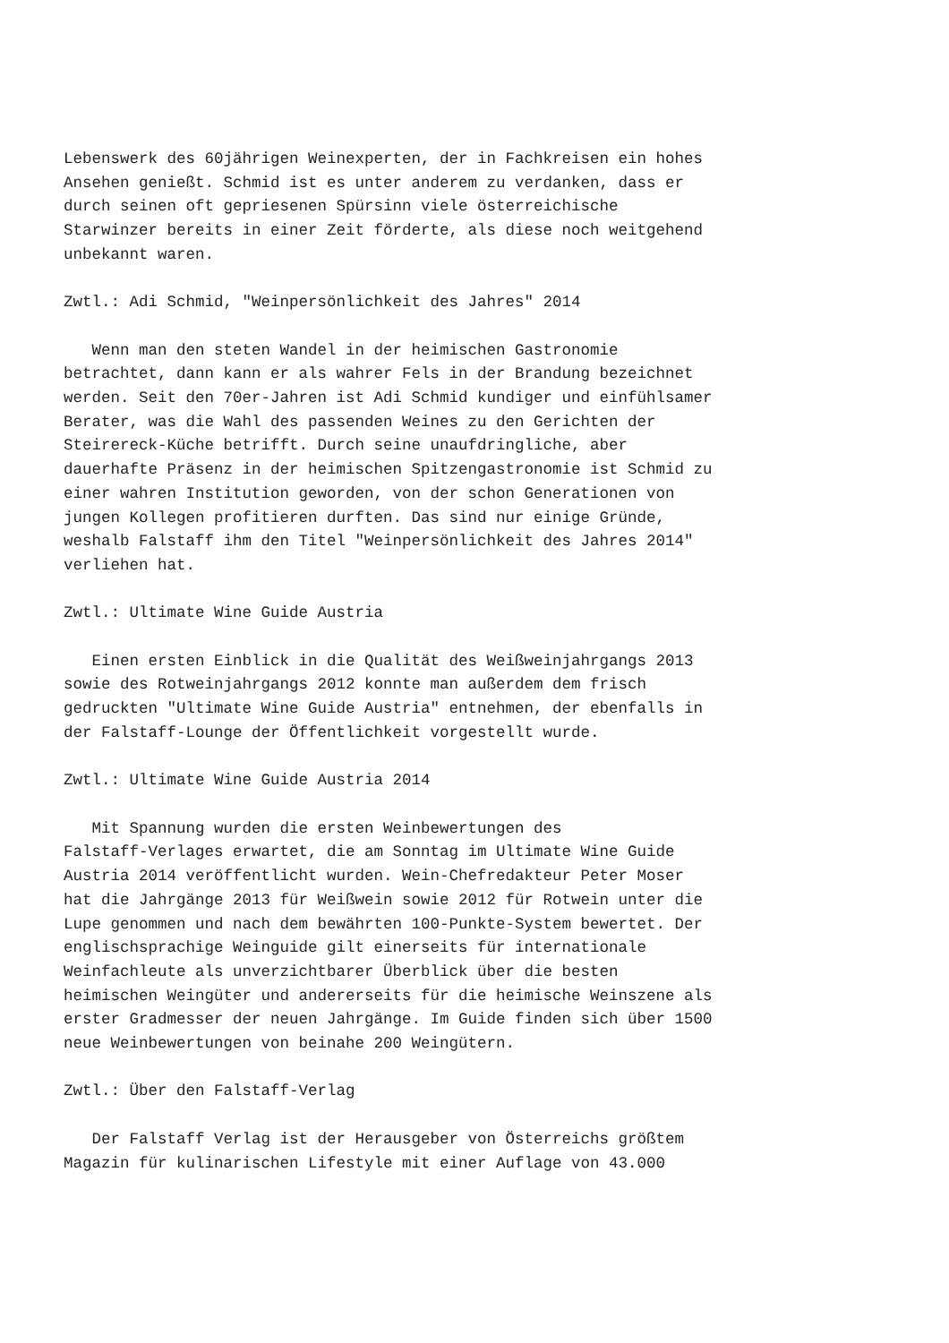Lebenswerk des 60jährigen Weinexperten, der in Fachkreisen ein hohes
Ansehen genießt. Schmid ist es unter anderem zu verdanken, dass er
durch seinen oft gepriesenen Spürsinn viele österreichische
Starwinzer bereits in einer Zeit förderte, als diese noch weitgehend
unbekannt waren.

Zwtl.: Adi Schmid, "Weinpersönlichkeit des Jahres" 2014

   Wenn man den steten Wandel in der heimischen Gastronomie
betrachtet, dann kann er als wahrer Fels in der Brandung bezeichnet
werden. Seit den 70er-Jahren ist Adi Schmid kundiger und einfühlsamer
Berater, was die Wahl des passenden Weines zu den Gerichten der
Steirereck-Küche betrifft. Durch seine unaufdringliche, aber
dauerhafte Präsenz in der heimischen Spitzengastronomie ist Schmid zu
einer wahren Institution geworden, von der schon Generationen von
jungen Kollegen profitieren durften. Das sind nur einige Gründe,
weshalb Falstaff ihm den Titel "Weinpersönlichkeit des Jahres 2014"
verliehen hat.

Zwtl.: Ultimate Wine Guide Austria

   Einen ersten Einblick in die Qualität des Weißweinjahrgangs 2013
sowie des Rotweinjahrgangs 2012 konnte man außerdem dem frisch
gedruckten "Ultimate Wine Guide Austria" entnehmen, der ebenfalls in
der Falstaff-Lounge der Öffentlichkeit vorgestellt wurde.

Zwtl.: Ultimate Wine Guide Austria 2014

   Mit Spannung wurden die ersten Weinbewertungen des
Falstaff-Verlages erwartet, die am Sonntag im Ultimate Wine Guide
Austria 2014 veröffentlicht wurden. Wein-Chefredakteur Peter Moser
hat die Jahrgänge 2013 für Weißwein sowie 2012 für Rotwein unter die
Lupe genommen und nach dem bewährten 100-Punkte-System bewertet. Der
englischsprachige Weinguide gilt einerseits für internationale
Weinfachleute als unverzichtbarer Überblick über die besten
heimischen Weingüter und andererseits für die heimische Weinszene als
erster Gradmesser der neuen Jahrgänge. Im Guide finden sich über 1500
neue Weinbewertungen von beinahe 200 Weingütern.

Zwtl.: Über den Falstaff-Verlag

   Der Falstaff Verlag ist der Herausgeber von Österreichs größtem
Magazin für kulinarischen Lifestyle mit einer Auflage von 43.000